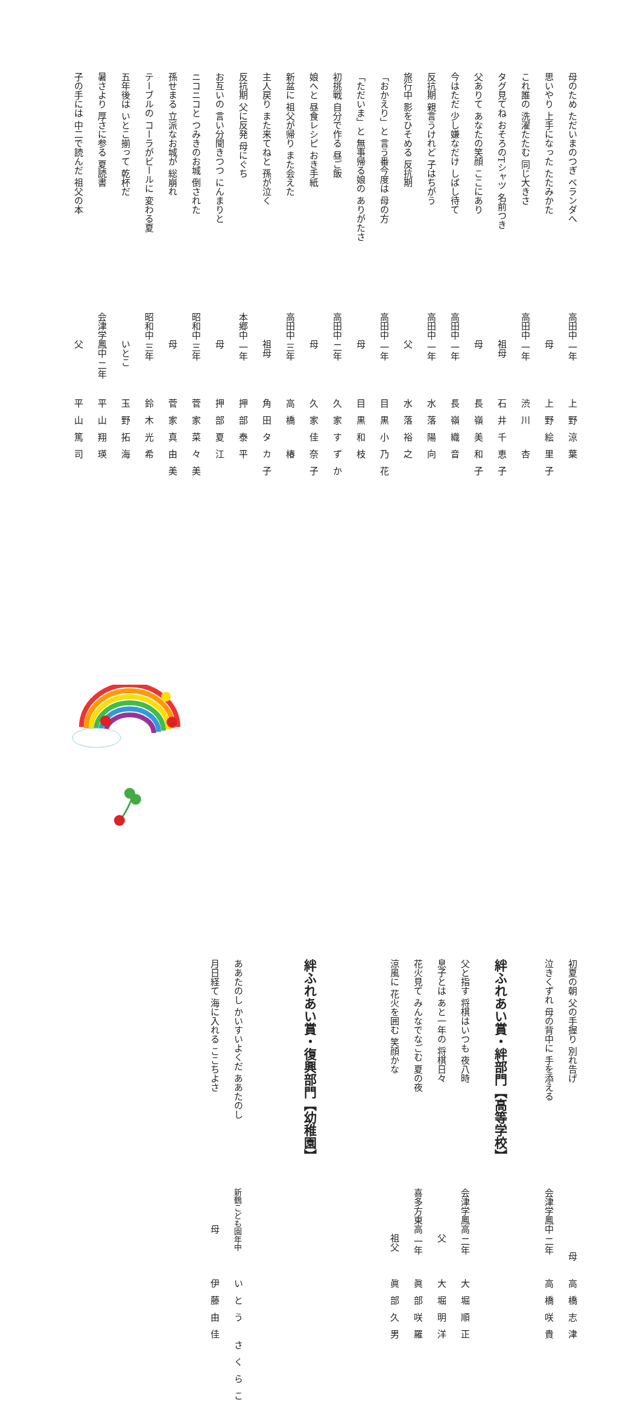母のため ただいまのつぎ ベランダへ 高田中 一年 上野涼葉
思いやり 上手になった たたみかた　　　母 上野絵里子
これ誰の 洗濯たたむ 同じ大きさ 高田中 一年 渋川　杏
タグ見てね おそろのTシャツ 名前つき　　　祖母 石井千恵子
父ありて あなたの笑顔 ここにあり　　　母 長嶺美和子
今はただ 少し嫌なだけ しばし待て 高田中 一年 長嶺織音
反抗期 親言うけれど 子はちがう 高田中 一年 水落陽向
旅行中 影をひそめる 反抗期　　　父 水落裕之
「おかえり」と 言う番今度は 母の方 高田中 一年 目黒小乃花
「ただいま」と 無事帰る娘の ありがたさ　　　母 目黒和枝
初挑戦 自分で作る 昼ご飯 高田中 二年 久家すずか
娘へと 昼食レシピ おき手紙　　　母 久家佳奈子
新盆に 祖父が帰り また会えた 高田中 三年 高橋　椿
主人戻り また来てねと 孫が泣く　　　祖母 角田タカ子
反抗期 父に反発 母にぐち 本郷中 一年 押部泰平
お互いの 言い分聞きつつ にんまりと　　　母 押部夏江
ニコニコと つみきのお城 倒された 昭和中 三年 菅家菜々美
孫せまる 立派なお城が 総崩れ　　　母 菅家真由美
テーブルの コーラがビールに 変わる夏 昭和中 三年 鈴木光希
五年後は いとこ揃って 乾杯だ　　　いとこ 玉野拓海
暑さより 厚さに参る 夏読書 会津学鳳中 二年 平山翔瑛
子の手には 中二で読んだ 祖父の本　　　父 平山篤司
初夏の朝 父の手握り 別れ告げ　　　　　　　母 高橋志津
泣きくずれ 母の背中に 手を添える 会津学鳳中 二年 高橋咲貴
絆ふれあい賞・絆部門【高等学校】
父と指す 将棋はいつも 夜八時 会津学鳳高 二年 大堀順正
息子とは あと一年の 将棋日々　　　　　父 大堀明洋
花火見て みんなでなごむ 夏の夜 喜多方東高 一年 眞部咲羅
涼風に 花火を囲む 笑顔かな　　　　　祖父 眞部久男
絆ふれあい賞・復興部門【幼稚園】
ああたのし かいすいよくだ ああたのし 新鶴こども園年中 いとう さくらこ
月日経て 海に入れる ここちよさ　　　　母 伊藤由佳